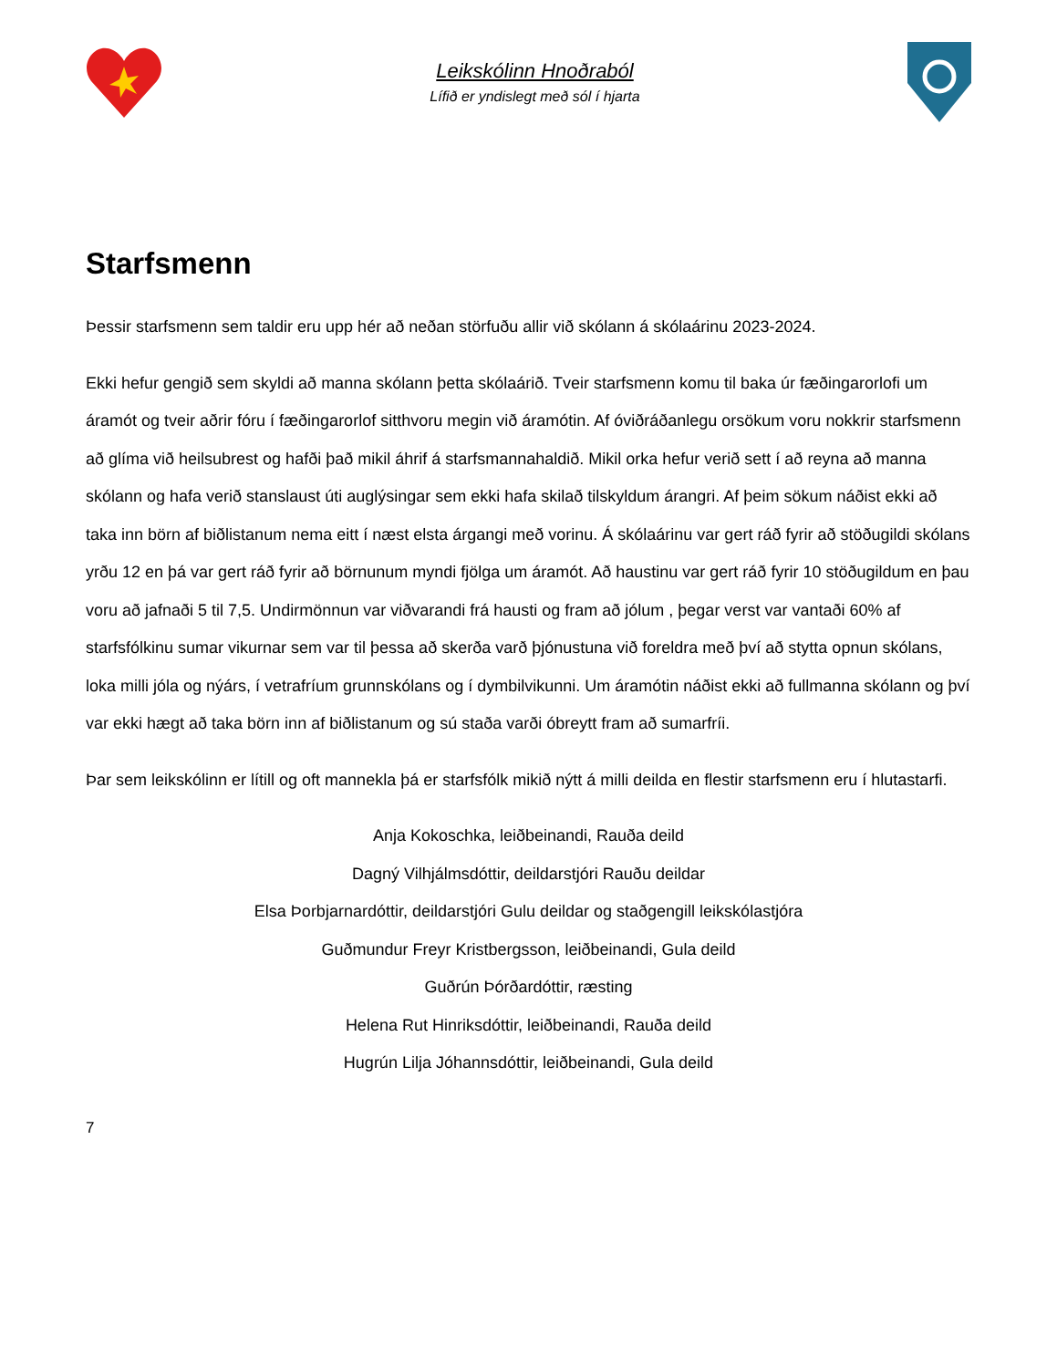Leikskólinn Hnoðraból
Lífið er yndislegt með sól í hjarta
Starfsmenn
Þessir starfsmenn sem taldir eru upp hér að neðan störfuðu allir við skólann á skólaárinu 2023-2024.
Ekki hefur gengið sem skyldi að manna skólann þetta skólaárið. Tveir starfsmenn komu til baka úr fæðingarorlofi um áramót og tveir aðrir fóru í fæðingarorlof sitthvoru megin við áramótin. Af óviðráðanlegu orsökum voru nokkrir starfsmenn að glíma við heilsubrest og hafði það mikil áhrif á starfsmannahaldið. Mikil orka hefur verið sett í að reyna að manna skólann og hafa verið stanslaust úti auglýsingar sem ekki hafa skilað tilskyldum árangri. Af þeim sökum náðist ekki að taka inn börn af biðlistanum nema eitt í næst elsta árgangi með vorinu. Á skólaárinu var gert ráð fyrir að stöðugildi skólans yrðu 12 en þá var gert ráð fyrir að börnunum myndi fjölga um áramót. Að haustinu var gert ráð fyrir 10 stöðugildum en þau voru að jafnaði 5 til 7,5. Undirmönnun var viðvarandi frá hausti og fram að jólum , þegar verst var vantaði 60% af starfsfólkinu sumar vikurnar sem var til þessa að skerða varð þjónustuna við foreldra með því að stytta opnun skólans, loka milli jóla og nýárs, í vetrafríum grunnskólans og í dymbilvikunni. Um áramótin náðist ekki að fullmanna skólann og því var ekki hægt að taka börn inn af biðlistanum og sú staða varði óbreytt fram að sumarfríi.
Þar sem leikskólinn er lítill og oft mannekla þá er starfsfólk mikið nýtt á milli deilda en flestir starfsmenn eru í hlutastarfi.
Anja Kokoschka, leiðbeinandi, Rauða deild
Dagný Vilhjálmsdóttir, deildarstjóri Rauðu deildar
Elsa Þorbjarnardóttir, deildarstjóri Gulu deildar og staðgengill leikskólastjóra
Guðmundur Freyr Kristbergsson, leiðbeinandi, Gula deild
Guðrún Þórðardóttir, ræsting
Helena Rut Hinriksdóttir, leiðbeinandi, Rauða deild
Hugrún Lilja Jóhannsdóttir, leiðbeinandi, Gula deild
7